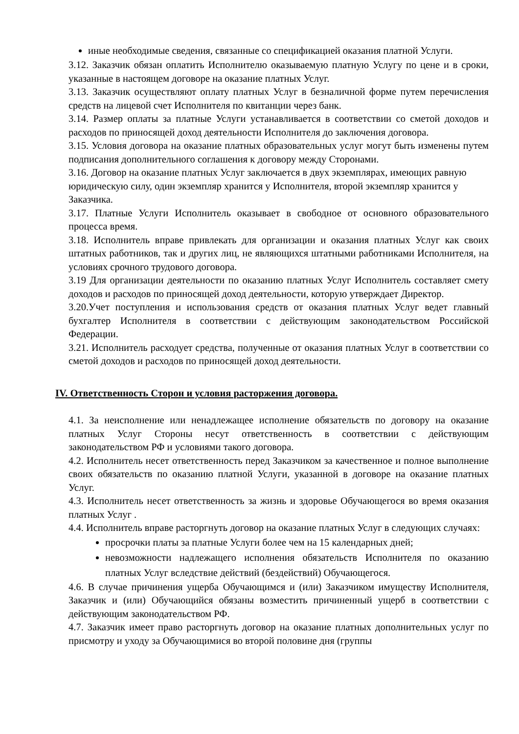иные необходимые сведения, связанные со спецификацией оказания платной Услуги.
3.12. Заказчик обязан оплатить Исполнителю оказываемую платную Услугу по цене и в сроки, указанные в настоящем договоре на оказание платных Услуг.
3.13. Заказчик осуществляют оплату платных Услуг в безналичной форме путем перечисления средств на лицевой счет Исполнителя по квитанции через банк.
3.14. Размер оплаты за платные Услуги устанавливается в соответствии со сметой доходов и расходов по приносящей доход деятельности Исполнителя до заключения договора.
3.15. Условия договора на оказание платных образовательных услуг могут быть изменены путем подписания дополнительного соглашения к договору между Сторонами.
3.16. Договор на оказание платных Услуг заключается в двух экземплярах, имеющих равную юридическую силу, один экземпляр хранится у Исполнителя, второй экземпляр хранится у Заказчика.
3.17. Платные Услуги Исполнитель оказывает в свободное от основного образовательного процесса время.
3.18. Исполнитель вправе привлекать для организации и оказания платных Услуг как своих штатных работников, так и других лиц, не являющихся штатными работниками Исполнителя, на условиях срочного трудового договора.
3.19 Для организации деятельности по оказанию платных Услуг Исполнитель составляет смету доходов и расходов по приносящей доход деятельности, которую утверждает Директор.
3.20.Учет поступления и использования средств от оказания платных Услуг ведет главный бухгалтер Исполнителя в соответствии с действующим законодательством Российской Федерации.
3.21. Исполнитель расходует средства, полученные от оказания платных Услуг в соответствии со сметой доходов и расходов по приносящей доход деятельности.
IV. Ответственность Сторон и условия расторжения договора.
4.1. За неисполнение или ненадлежащее исполнение обязательств по договору на оказание платных Услуг Стороны несут ответственность в соответствии с действующим законодательством РФ и условиями такого договора.
4.2. Исполнитель несет ответственность перед Заказчиком за качественное и полное выполнение своих обязательств по оказанию платной Услуги, указанной в договоре на оказание платных Услуг.
4.3. Исполнитель несет ответственность за жизнь и здоровье Обучающегося во время оказания платных Услуг .
4.4. Исполнитель вправе расторгнуть договор на оказание платных Услуг в следующих случаях:
просрочки платы за платные Услуги более чем на 15 календарных дней;
невозможности надлежащего исполнения обязательств Исполнителя по оказанию платных Услуг вследствие действий (бездействий) Обучающегося.
4.6. В случае причинения ущерба Обучающимся и (или) Заказчиком имуществу Исполнителя, Заказчик и (или) Обучающийся обязаны возместить причиненный ущерб в соответствии с действующим законодательством РФ.
4.7. Заказчик имеет право расторгнуть договор на оказание платных дополнительных услуг по присмотру и уходу за Обучающимися во второй половине дня (группы